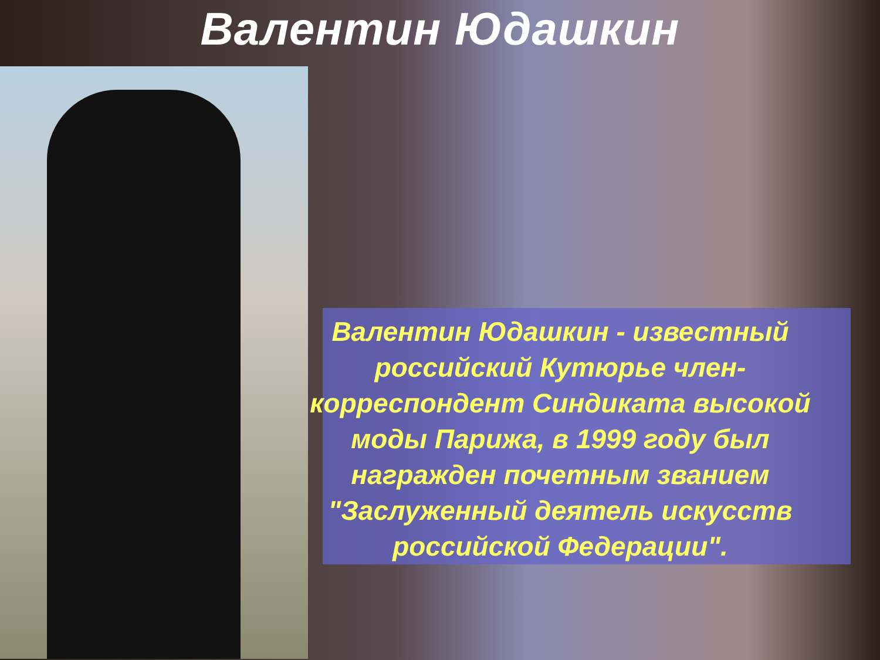Валентин Юдашкин
Валентин Юдашкин - известный российский Кутюрье член-корреспондент Синдиката высокой моды Парижа, в 1999 году был награжден почетным званием "Заслуженный деятель искусств российской Федерации".